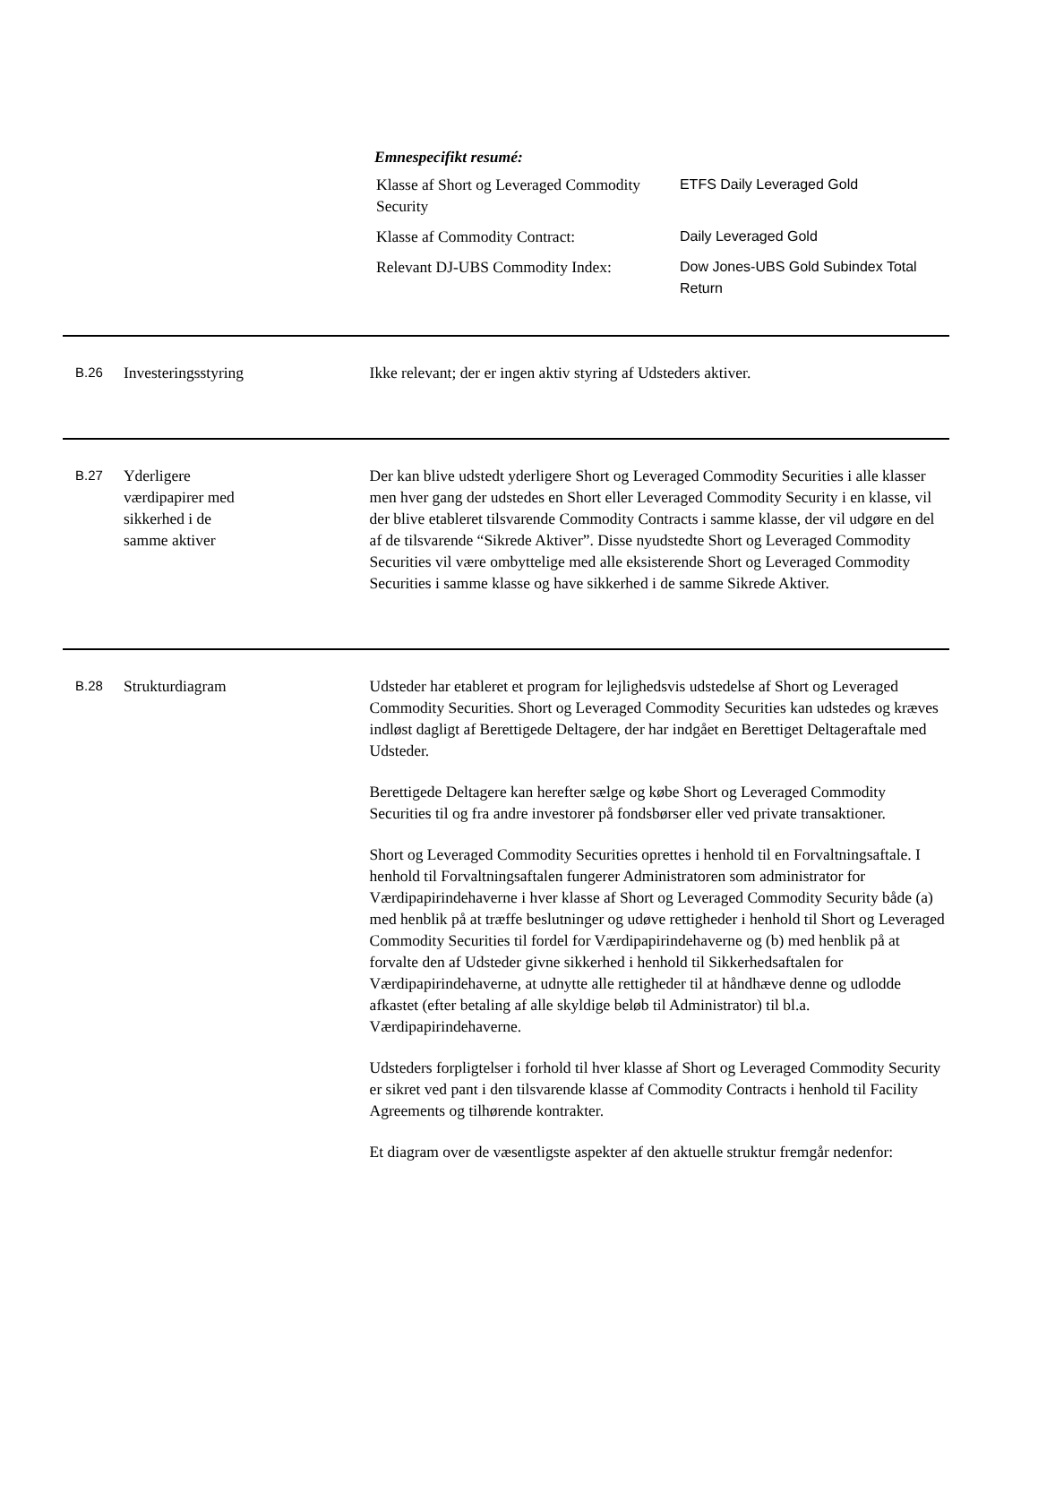Emnespecifikt resumé:
Klasse af Short og Leveraged Commodity Security
ETFS Daily Leveraged Gold
Klasse af Commodity Contract: Daily Leveraged Gold
Relevant DJ-UBS Commodity Index: Dow Jones-UBS Gold Subindex Total Return
B.26
Investeringsstyring Ikke relevant; der er ingen aktiv styring af Udsteders aktiver.
B.27
Yderligere
værdipapirer med
sikkerhed i de
samme aktiver
Der kan blive udstedt yderligere Short og Leveraged Commodity Securities i alle klasser men hver gang der udstedes en Short eller Leveraged Commodity Security i en klasse, vil der blive etableret tilsvarende Commodity Contracts i samme klasse, der vil udgøre en del af de tilsvarende “Sikrede Aktiver”. Disse nyudstedte Short og Leveraged Commodity Securities vil være ombyttelige med alle eksisterende Short og Leveraged Commodity Securities i samme klasse og have sikkerhed i de samme Sikrede Aktiver.
B.28
Strukturdiagram Udsteder har etableret et program for lejlighedsvis udstedelse af Short og Leveraged Commodity Securities. Short og Leveraged Commodity Securities kan udstedes og kræves indløst dagligt af Berettigede Deltagere, der har indgået en Berettiget Deltageraftale med Udsteder.
Berettigede Deltagere kan herefter sælge og købe Short og Leveraged Commodity Securities til og fra andre investorer på fondsbørser eller ved private transaktioner.
Short og Leveraged Commodity Securities oprettes i henhold til en Forvaltningsaftale. I henhold til Forvaltningsaftalen fungerer Administratoren som administrator for Værdipapirindehaverne i hver klasse af Short og Leveraged Commodity Security både (a) med henblik på at træffe beslutninger og udøve rettigheder i henhold til Short og Leveraged Commodity Securities til fordel for Værdipapirindehaverne og (b) med henblik på at forvalte den af Udsteder givne sikkerhed i henhold til Sikkerhedsaftalen for Værdipapirindehaverne, at udnytte alle rettigheder til at håndhæve denne og udlodde afkastet (efter betaling af alle skyldige beløb til Administrator) til bl.a. Værdipapirindehaverne.
Udsteders forpligtelser i forhold til hver klasse af Short og Leveraged Commodity Security er sikret ved pant i den tilsvarende klasse af Commodity Contracts i henhold til Facility Agreements og tilhørende kontrakter.
Et diagram over de væsentligste aspekter af den aktuelle struktur fremgår nedenfor: